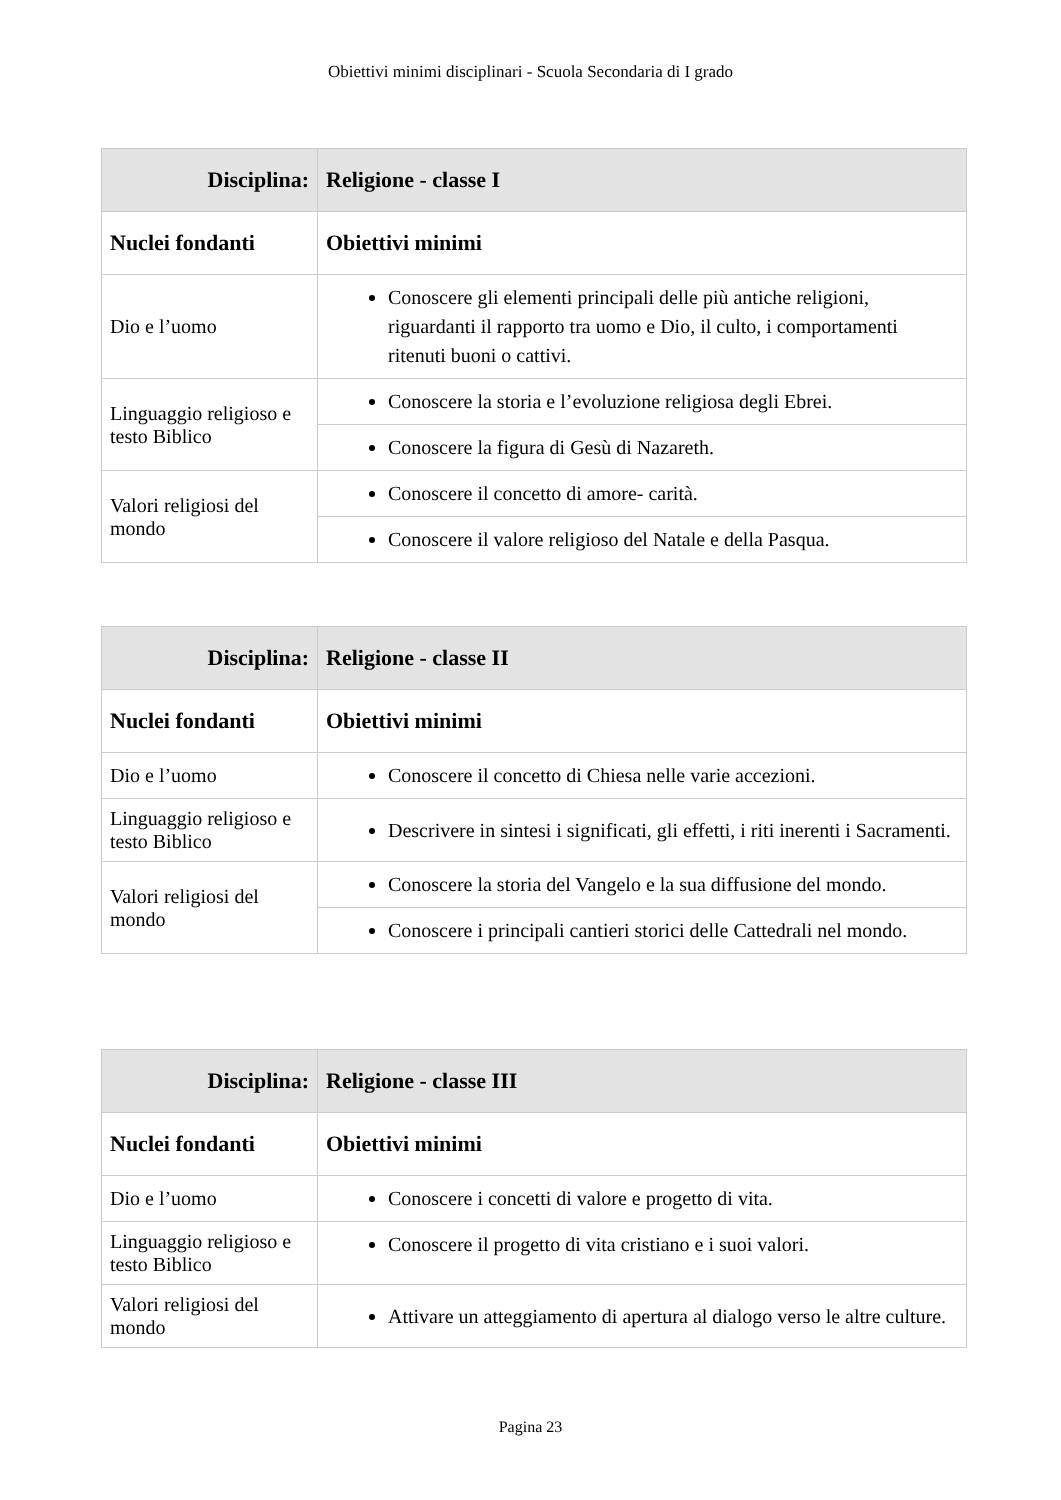Obiettivi minimi disciplinari - Scuola Secondaria di I grado
| Disciplina: | Religione - classe I |
| --- | --- |
| Nuclei fondanti | Obiettivi minimi |
| Dio e l’uomo | Conoscere gli elementi principali delle più antiche religioni, riguardanti il rapporto tra uomo e Dio, il culto, i comportamenti ritenuti buoni o cattivi. |
| Linguaggio religioso e testo Biblico | Conoscere la storia e l’evoluzione religiosa degli Ebrei. |
| | Conoscere la figura di Gesù di Nazareth. |
| Valori religiosi del mondo | Conoscere il concetto di amore- carità. |
| | Conoscere il valore religioso del Natale e della Pasqua. |
| Disciplina: | Religione - classe II |
| --- | --- |
| Nuclei fondanti | Obiettivi minimi |
| Dio e l’uomo | Conoscere il concetto di Chiesa nelle varie accezioni. |
| Linguaggio religioso e testo Biblico | Descrivere in sintesi i significati, gli effetti, i riti inerenti i Sacramenti. |
| Valori religiosi del mondo | Conoscere la storia del Vangelo e la sua diffusione del mondo. |
| | Conoscere i principali cantieri storici delle Cattedrali nel mondo. |
| Disciplina: | Religione - classe III |
| --- | --- |
| Nuclei fondanti | Obiettivi minimi |
| Dio e l’uomo | Conoscere i concetti di valore e progetto di vita. |
| Linguaggio religioso e testo Biblico | Conoscere il progetto di vita cristiano e i suoi valori. |
| Valori religiosi del mondo | Attivare un atteggiamento di apertura al dialogo verso le altre culture. |
Pagina 23